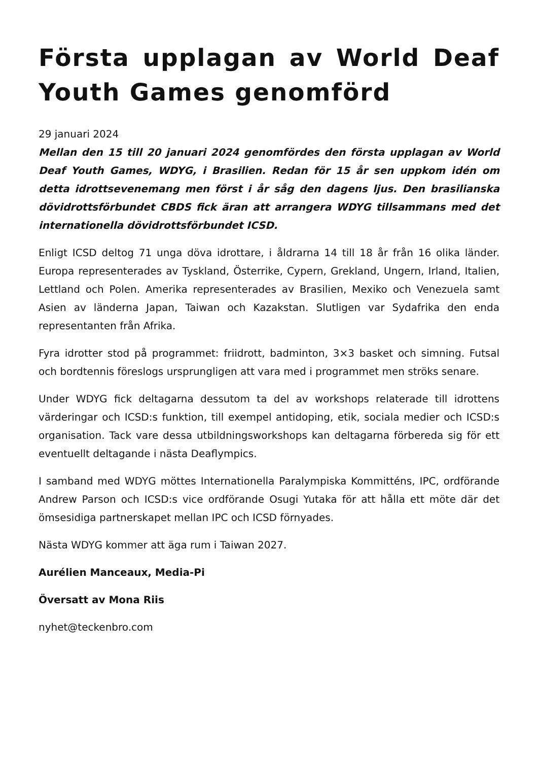Första upplagan av World Deaf Youth Games genomförd
29 januari 2024
Mellan den 15 till 20 januari 2024 genomfördes den första upplagan av World Deaf Youth Games, WDYG, i Brasilien. Redan för 15 år sen uppkom idén om detta idrottsevenemang men först i år såg den dagens ljus. Den brasilianska dövidrottsförbundet CBDS fick äran att arrangera WDYG tillsammans med det internationella dövidrottsförbundet ICSD.
Enligt ICSD deltog 71 unga döva idrottare, i åldrarna 14 till 18 år från 16 olika länder. Europa representerades av Tyskland, Österrike, Cypern, Grekland, Ungern, Irland, Italien, Lettland och Polen. Amerika representerades av Brasilien, Mexiko och Venezuela samt Asien av länderna Japan, Taiwan och Kazakstan. Slutligen var Sydafrika den enda representanten från Afrika.
Fyra idrotter stod på programmet: friidrott, badminton, 3×3 basket och simning. Futsal och bordtennis föreslogs ursprungligen att vara med i programmet men ströks senare.
Under WDYG fick deltagarna dessutom ta del av workshops relaterade till idrottens värderingar och ICSD:s funktion, till exempel antidoping, etik, sociala medier och ICSD:s organisation. Tack vare dessa utbildningsworkshops kan deltagarna förbereda sig för ett eventuellt deltagande i nästa Deaflympics.
I samband med WDYG möttes Internationella Paralympiska Kommitténs, IPC, ordförande Andrew Parson och ICSD:s vice ordförande Osugi Yutaka för att hålla ett möte där det ömsesidiga partnerskapet mellan IPC och ICSD förnyades.
Nästa WDYG kommer att äga rum i Taiwan 2027.
Aurélien Manceaux, Media-Pi
Översatt av Mona Riis
nyhet@teckenbro.com